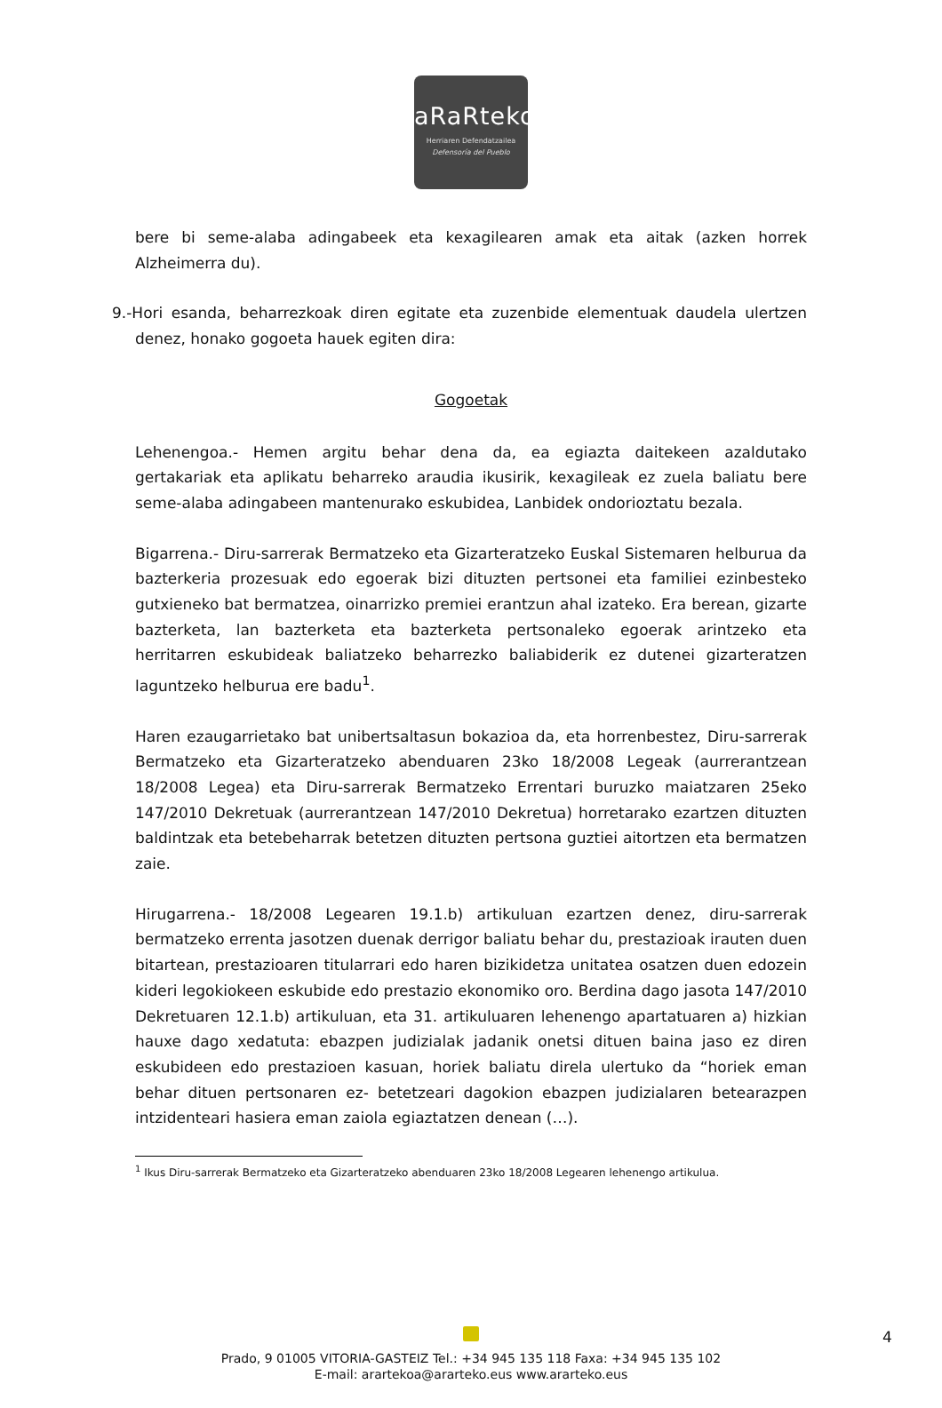aRaRteko
Herriaren Defendatzailea
Defensoría del Pueblo
bere bi seme-alaba adingabeek eta kexagilearen amak eta aitak (azken horrek Alzheimerra du).
9.-Hori esanda, beharrezkoak diren egitate eta zuzenbide elementuak daudela ulertzen denez, honako gogoeta hauek egiten dira:
Gogoetak
Lehenengoa.- Hemen argitu behar dena da, ea egiazta daitekeen azaldutako gertakariak eta aplikatu beharreko araudia ikusirik, kexagileak ez zuela baliatu bere seme-alaba adingabeen mantenurako eskubidea, Lanbidek ondorioztatu bezala.
Bigarrena.- Diru-sarrerak Bermatzeko eta Gizarteratzeko Euskal Sistemaren helburua da bazterkeria prozesuak edo egoerak bizi dituzten pertsonei eta familiei ezinbesteko gutxieneko bat bermatzea, oinarrizko premiei erantzun ahal izateko. Era berean, gizarte bazterketa, lan bazterketa eta bazterketa pertsonaleko egoerak arintzeko eta herritarren eskubideak baliatzeko beharrezko baliabiderik ez dutenei gizarteratzen laguntzeko helburua ere badu<sup>1</sup>.
Haren ezaugarrietako bat unibertsaltasun bokazioa da, eta horrenbestez, Diru-sarrerak Bermatzeko eta Gizarteratzeko abenduaren 23ko 18/2008 Legeak (aurrerantzean 18/2008 Legea) eta Diru-sarrerak Bermatzeko Errentari buruzko maiatzaren 25eko 147/2010 Dekretuak (aurrerantzean 147/2010 Dekretua) horretarako ezartzen dituzten baldintzak eta betebeharrak betetzen dituzten pertsona guztiei aitortzen eta bermatzen zaie.
Hirugarrena.- 18/2008 Legearen 19.1.b) artikuluan ezartzen denez, diru-sarrerak bermatzeko errenta jasotzen duenak derrigor baliatu behar du, prestazioak irauten duen bitartean, prestazioaren titularrari edo haren bizikidetza unitatea osatzen duen edozein kideri legokiokeen eskubide edo prestazio ekonomiko oro. Berdina dago jasota 147/2010 Dekretuaren 12.1.b) artikuluan, eta 31. artikuluaren lehenengo apartatuaren a) hizkian hauxe dago xedatuta: ebazpen judizialak jadanik onetsi dituen baina jaso ez diren eskubideen edo prestazioen kasuan, horiek baliatu direla ulertuko da “horiek eman behar dituen pertsonaren ez- betetzeari dagokion ebazpen judizialaren betearazpen intzidenteari hasiera eman zaiola egiaztatzen denean (…).
<sup>1</sup> Ikus Diru-sarrerak Bermatzeko eta Gizarteratzeko abenduaren 23ko 18/2008 Legearen lehenengo artikulua.
Prado, 9 01005 VITORIA-GASTEIZ Tel.: +34 945 135 118 Faxa: +34 945 135 102
E-mail: arartekoa@ararteko.eus www.ararteko.eus
4